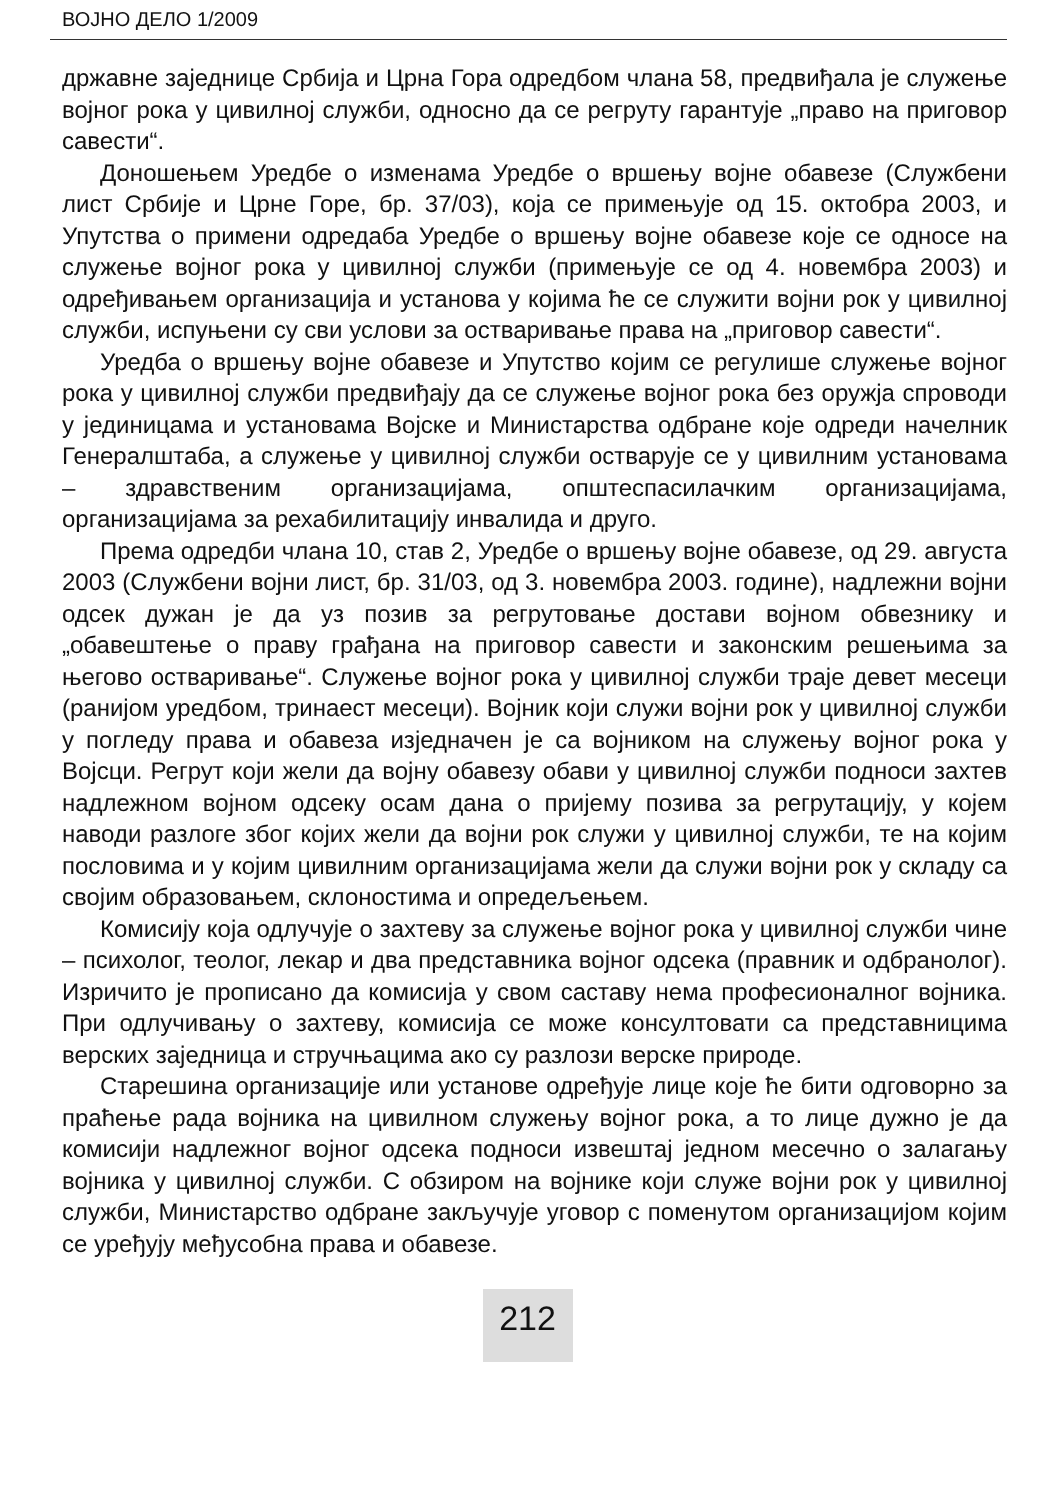ВОЈНО ДЕЛО 1/2009
државне заједнице Србија и Црна Гора одредбом члана 58, предвиђала је служење војног рока у цивилној служби, односно да се регруту гарантује „право на приговор савести“.
Доношењем Уредбе о изменама Уредбе о вршењу војне обавезе (Службени лист Србије и Црне Горе, бр. 37/03), која се примењује од 15. октобра 2003, и Упутства о примени одредаба Уредбе о вршењу војне обавезе које се односе на служење војног рока у цивилној служби (примењује се од 4. новембра 2003) и одређивањем организација и установа у којима ће се служити војни рок у цивилној служби, испуњени су сви услови за остваривање права на „приговор савести“.
Уредба о вршењу војне обавезе и Упутство којим се регулише служење војног рока у цивилној служби предвиђају да се служење војног рока без оружја спроводи у јединицама и установама Војске и Министарства одбране које одреди начелник Генералштаба, а служење у цивилној служби остварује се у цивилним установама – здравственим организацијама, општеспасилачким организацијама, организацијама за рехабилитацију инвалида и друго.
Према одредби члана 10, став 2, Уредбе о вршењу војне обавезе, од 29. августа 2003 (Службени војни лист, бр. 31/03, од 3. новембра 2003. године), надлежни војни одсек дужан је да уз позив за регрутовање достави војном обвезнику и „обавештење о праву грађана на приговор савести и законским решењима за његово остваривање“. Служење војног рока у цивилној служби траје девет месеци (ранијом уредбом, тринаест месеци). Војник који служи војни рок у цивилној служби у погледу права и обавеза изједначен је са војником на служењу војног рока у Војсци. Регрут који жели да војну обавезу обави у цивилној служби подноси захтев надлежном војном одсеку осам дана о пријему позива за регрутацију, у којем наводи разлоге због којих жели да војни рок служи у цивилној служби, те на којим пословима и у којим цивилним организацијама жели да служи војни рок у складу са својим образовањем, склоностима и опредељењем.
Комисију која одлучује о захтеву за служење војног рока у цивилној служби чине – психолог, теолог, лекар и два представника војног одсека (правник и одбранолог). Изричито је прописано да комисија у свом саставу нема професионалног војника. При одлучивању о захтеву, комисија се може консултовати са представницима верских заједница и стручњацима ако су разлози верске природе.
Старешина организације или установе одређује лице које ће бити одговорно за праћење рада војника на цивилном служењу војног рока, а то лице дужно је да комисији надлежног војног одсека подноси извештај једном месечно о залагању војника у цивилној служби. С обзиром на војнике који служе војни рок у цивилној служби, Министарство одбране закључује уговор с поменутом организацијом којим се уређују међусобна права и обавезе.
212